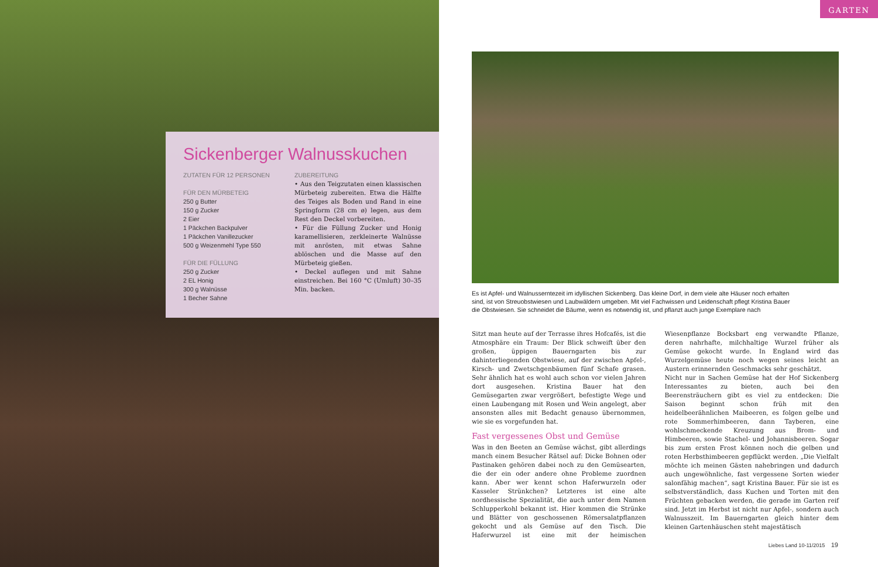Sickenberger Walnusskuchen
ZUTATEN FÜR 12 PERSONEN
FÜR DEN MÜRBETEIG
250 g Butter
150 g Zucker
2 Eier
1 Päckchen Backpulver
1 Päckchen Vanillezucker
500 g Weizenmehl Type 550
FÜR DIE FÜLLUNG
250 g Zucker
2 EL Honig
300 g Walnüsse
1 Becher Sahne
ZUBEREITUNG
• Aus den Teigzutaten einen klassischen Mürbeteig zubereiten. Etwa die Hälfte des Teiges als Boden und Rand in eine Springform (28 cm ø) legen, aus dem Rest den Deckel vorbereiten.
• Für die Füllung Zucker und Honig karamellisieren, zerkleinerte Walnüsse mit anrösten, mit etwas Sahne ablöschen und die Masse auf den Mürbeteig gießen.
• Deckel auflegen und mit Sahne einstreichen. Bei 160 °C (Umluft) 30–35 Min. backen.
GARTEN
Es ist Apfel- und Walnusserntezeit im idyllischen Sickenberg. Das kleine Dorf, in dem viele alte Häuser noch erhalten sind, ist von Streuobstwiesen und Laubwäldern umgeben. Mit viel Fachwissen und Leidenschaft pflegt Kristina Bauer die Obstwiesen. Sie schneidet die Bäume, wenn es notwendig ist, und pflanzt auch junge Exemplare nach
Sitzt man heute auf der Terrasse ihres Hofcafés, ist die Atmosphäre ein Traum: Der Blick schweift über den großen, üppigen Bauerngarten bis zur dahinterliegenden Obstwiese, auf der zwischen Apfel-, Kirsch- und Zwetschgenbäumen fünf Schafe grasen. Sehr ähnlich hat es wohl auch schon vor vielen Jahren dort ausgesehen. Kristina Bauer hat den Gemüsegarten zwar vergrößert, befestigte Wege und einen Laubengang mit Rosen und Wein angelegt, aber ansonsten alles mit Bedacht genauso übernommen, wie sie es vorgefunden hat.
Fast vergessenes Obst und Gemüse
Was in den Beeten an Gemüse wächst, gibt allerdings manch einem Besucher Rätsel auf: Dicke Bohnen oder Pastinaken gehören dabei noch zu den Gemüsearten, die der ein oder andere ohne Probleme zuordnen kann. Aber wer kennt schon Haferwurzeln oder Kasseler Strünkchen? Letzteres ist eine alte nordhessische Spezialität, die auch unter dem Namen Schlupperkohl bekannt ist. Hier kommen die Strünke und Blätter von geschossenen Römersalatpflanzen gekocht und als Gemüse auf den Tisch. Die Haferwurzel ist eine mit der heimischen Wiesenpflanze Bocksbart eng verwandte Pflanze, deren nahrhafte, milchhaltige Wurzel früher als Gemüse gekocht wurde. In England wird das Wurzelgemüse heute noch wegen seines leicht an Austern erinnernden Geschmacks sehr geschätzt.
Nicht nur in Sachen Gemüse hat der Hof Sickenberg Interessantes zu bieten, auch bei den Beerensträuchern gibt es viel zu entdecken: Die Saison beginnt schon früh mit den heidelbeerähnlichen Maibeeren, es folgen gelbe und rote Sommerhimbeeren, dann Tayberen, eine wohlschmeckende Kreuzung aus Brom- und Himbeeren, sowie Stachel- und Johannisbeeren. Sogar bis zum ersten Frost können noch die gelben und roten Herbsthimbeeren gepflückt werden. „Die Vielfalt möchte ich meinen Gästen nahebringen und dadurch auch ungewöhnliche, fast vergessene Sorten wieder salonfähig machen“, sagt Kristina Bauer. Für sie ist es selbstverständlich, dass Kuchen und Torten mit den Früchten gebacken werden, die gerade im Garten reif sind. Jetzt im Herbst ist nicht nur Apfel-, sondern auch Walnusszeit. Im Bauerngarten gleich hinter dem kleinen Gartenhäuschen steht majestätisch
Liebes Land 10-11/2015 19